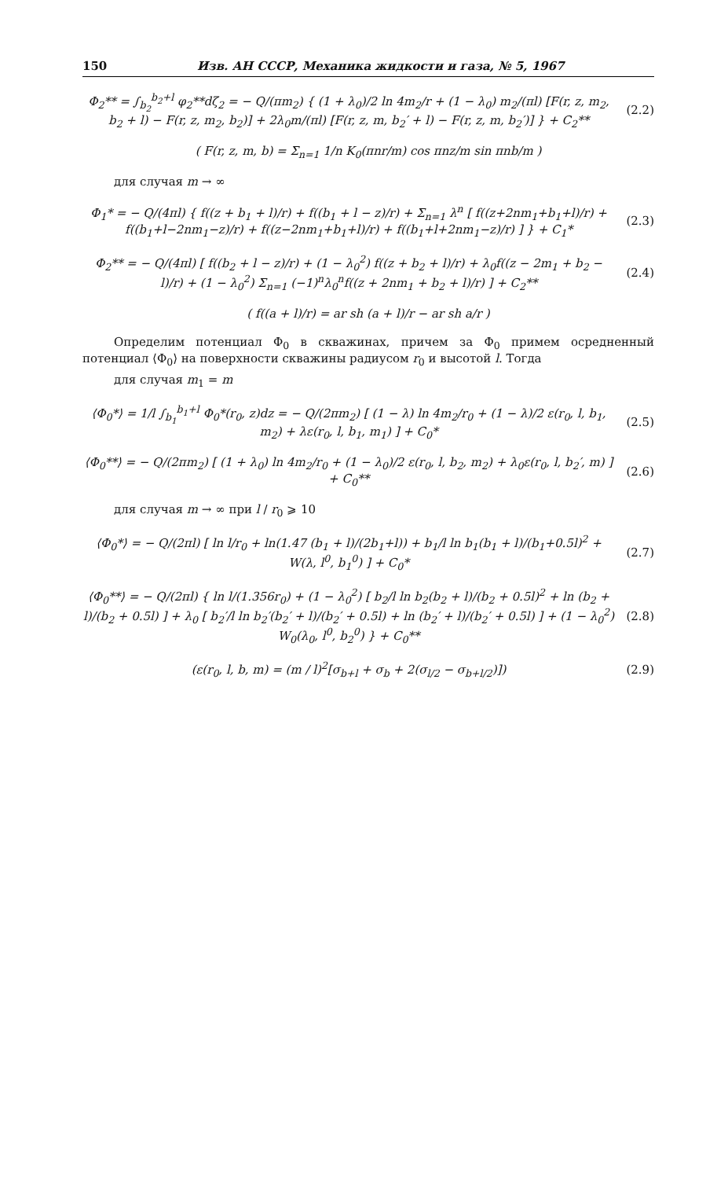150 Изв. АН СССР, Механика жидкости и газа, № 5, 1967
Φ<sub>2</sub>** = ∫<sub>b<sub>2</sub></sub><sup>b<sub>2</sub>+l</sup> φ<sub>2</sub>**dζ<sub>2</sub> = − Q/(πm<sub>2</sub>) { (1 + λ<sub>0</sub>)/2 ln 4m<sub>2</sub>/r + (1 − λ<sub>0</sub>) m<sub>2</sub>/(πl) [F(r, z, m<sub>2</sub>, b<sub>2</sub> + l) − F(r, z, m<sub>2</sub>, b<sub>2</sub>)] + 2λ<sub>0</sub>m/(πl) [F(r, z, m, b<sub>2</sub>′ + l) − F(r, z, m, b<sub>2</sub>′)] } + C<sub>2</sub>**
(2.2)
( F(r, z, m, b) = Σ<sub>n=1</sub> 1/n K<sub>0</sub>(πnr/m) cos πnz/m sin πnb/m )
для случая m → ∞
Φ<sub>1</sub>* = − Q/(4πl) { f((z + b<sub>1</sub> + l)/r) + f((b<sub>1</sub> + l − z)/r) + Σ<sub>n=1</sub> λ<sup>n</sup> [ f((z+2nm<sub>1</sub>+b<sub>1</sub>+l)/r) + f((b<sub>1</sub>+l−2nm<sub>1</sub>−z)/r) + f((z−2nm<sub>1</sub>+b<sub>1</sub>+l)/r) + f((b<sub>1</sub>+l+2nm<sub>1</sub>−z)/r) ] } + C<sub>1</sub>*
(2.3)
Φ<sub>2</sub>** = − Q/(4πl) [ f((b<sub>2</sub> + l − z)/r) + (1 − λ<sub>0</sub><sup>2</sup>) f((z + b<sub>2</sub> + l)/r) + λ<sub>0</sub>f((z − 2m<sub>1</sub> + b<sub>2</sub> − l)/r) + (1 − λ<sub>0</sub><sup>2</sup>) Σ<sub>n=1</sub> (−1)<sup>n</sup>λ<sub>0</sub><sup>n</sup>f((z + 2nm<sub>1</sub> + b<sub>2</sub> + l)/r) ] + C<sub>2</sub>**
(2.4)
( f((a + l)/r) = ar sh (a + l)/r − ar sh a/r )
Определим потенциал Φ<sub>0</sub> в скважинах, причем за Φ<sub>0</sub> примем осредненный потенциал ⟨Φ<sub>0</sub>⟩ на поверхности скважины радиусом r<sub>0</sub> и высотой l. Тогда
для случая m<sub>1</sub> = m
⟨Φ<sub>0</sub>*⟩ = 1/l ∫<sub>b<sub>1</sub></sub><sup>b<sub>1</sub>+l</sup> Φ<sub>0</sub>*(r<sub>0</sub>, z)dz = − Q/(2πm<sub>2</sub>) [ (1 − λ) ln 4m<sub>2</sub>/r<sub>0</sub> + (1 − λ)/2 ε(r<sub>0</sub>, l, b<sub>1</sub>, m<sub>2</sub>) + λε(r<sub>0</sub>, l, b<sub>1</sub>, m<sub>1</sub>) ] + C<sub>0</sub>*
(2.5)
⟨Φ<sub>0</sub>**⟩ = − Q/(2πm<sub>2</sub>) [ (1 + λ<sub>0</sub>) ln 4m<sub>2</sub>/r<sub>0</sub> + (1 − λ<sub>0</sub>)/2 ε(r<sub>0</sub>, l, b<sub>2</sub>, m<sub>2</sub>) + λ<sub>0</sub>ε(r<sub>0</sub>, l, b<sub>2</sub>′, m) ] + C<sub>0</sub>**
(2.6)
для случая m → ∞ при l / r<sub>0</sub> ⩾ 10
⟨Φ<sub>0</sub>*⟩ = − Q/(2πl) [ ln l/r<sub>0</sub> + ln(1.47 (b<sub>1</sub> + l)/(2b<sub>1</sub>+l)) + b<sub>1</sub>/l ln b<sub>1</sub>(b<sub>1</sub> + l)/(b<sub>1</sub>+0.5l)<sup>2</sup> + W(λ, l<sup>0</sup>, b<sub>1</sub><sup>0</sup>) ] + C<sub>0</sub>*
(2.7)
⟨Φ<sub>0</sub>**⟩ = − Q/(2πl) { ln l/(1.356r<sub>0</sub>) + (1 − λ<sub>0</sub><sup>2</sup>) [ b<sub>2</sub>/l ln b<sub>2</sub>(b<sub>2</sub> + l)/(b<sub>2</sub> + 0.5l)<sup>2</sup> + ln (b<sub>2</sub> + l)/(b<sub>2</sub> + 0.5l) ] + λ<sub>0</sub> [ b<sub>2</sub>′/l ln b<sub>2</sub>′(b<sub>2</sub>′ + l)/(b<sub>2</sub>′ + 0.5l) + ln (b<sub>2</sub>′ + l)/(b<sub>2</sub>′ + 0.5l) ] + (1 − λ<sub>0</sub><sup>2</sup>) W<sub>0</sub>(λ<sub>0</sub>, l<sup>0</sup>, b<sub>2</sub><sup>0</sup>) } + C<sub>0</sub>**
(2.8)
(ε(r<sub>0</sub>, l, b, m) = (m / l)<sup>2</sup>[σ<sub>b+l</sub> + σ<sub>b</sub> + 2(σ<sub>l/2</sub> − σ<sub>b+l/2</sub>)])
(2.9)